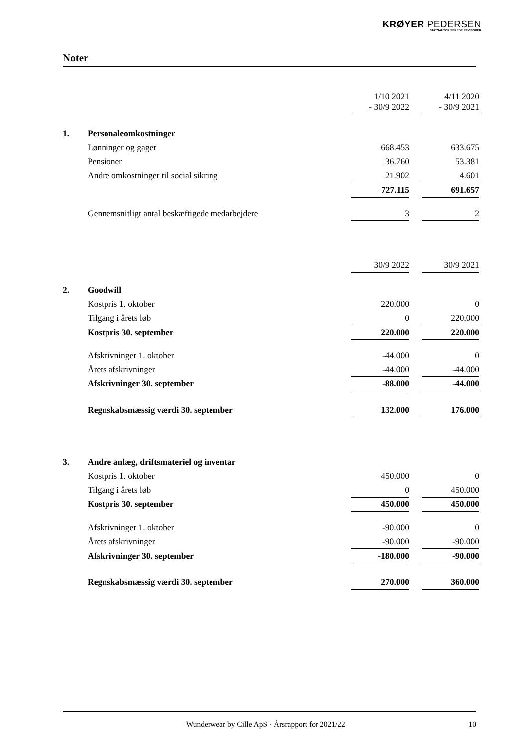KRØYER PEDERSEN
STATSAUTORISEREDE REVISORER
Noter
| | | 1/10 2021 - 30/9 2022 | | 4/11 2020 - 30/9 2021 |
| 1. | Personaleomkostninger | | | |
| | Lønninger og gager | 668.453 | | 633.675 |
| | Pensioner | 36.760 | | 53.381 |
| | Andre omkostninger til social sikring | 21.902 | | 4.601 |
| | | 727.115 | | 691.657 |
| | Gennemsnitligt antal beskæftigede medarbejdere | 3 | | 2 |
| | | 30/9 2022 | | 30/9 2021 |
| 2. | Goodwill | | | |
| | Kostpris 1. oktober | 220.000 | | 0 |
| | Tilgang i årets løb | 0 | | 220.000 |
| | Kostpris 30. september | 220.000 | | 220.000 |
| | Afskrivninger 1. oktober | -44.000 | | 0 |
| | Årets afskrivninger | -44.000 | | -44.000 |
| | Afskrivninger 30. september | -88.000 | | -44.000 |
| | Regnskabsmæssig værdi 30. september | 132.000 | | 176.000 |
| 3. | Andre anlæg, driftsmateriel og inventar | | | |
| | Kostpris 1. oktober | 450.000 | | 0 |
| | Tilgang i årets løb | 0 | | 450.000 |
| | Kostpris 30. september | 450.000 | | 450.000 |
| | Afskrivninger 1. oktober | -90.000 | | 0 |
| | Årets afskrivninger | -90.000 | | -90.000 |
| | Afskrivninger 30. september | -180.000 | | -90.000 |
| | Regnskabsmæssig værdi 30. september | 270.000 | | 360.000 |
10 Wunderwear by Cille ApS · Årsrapport for 2021/22